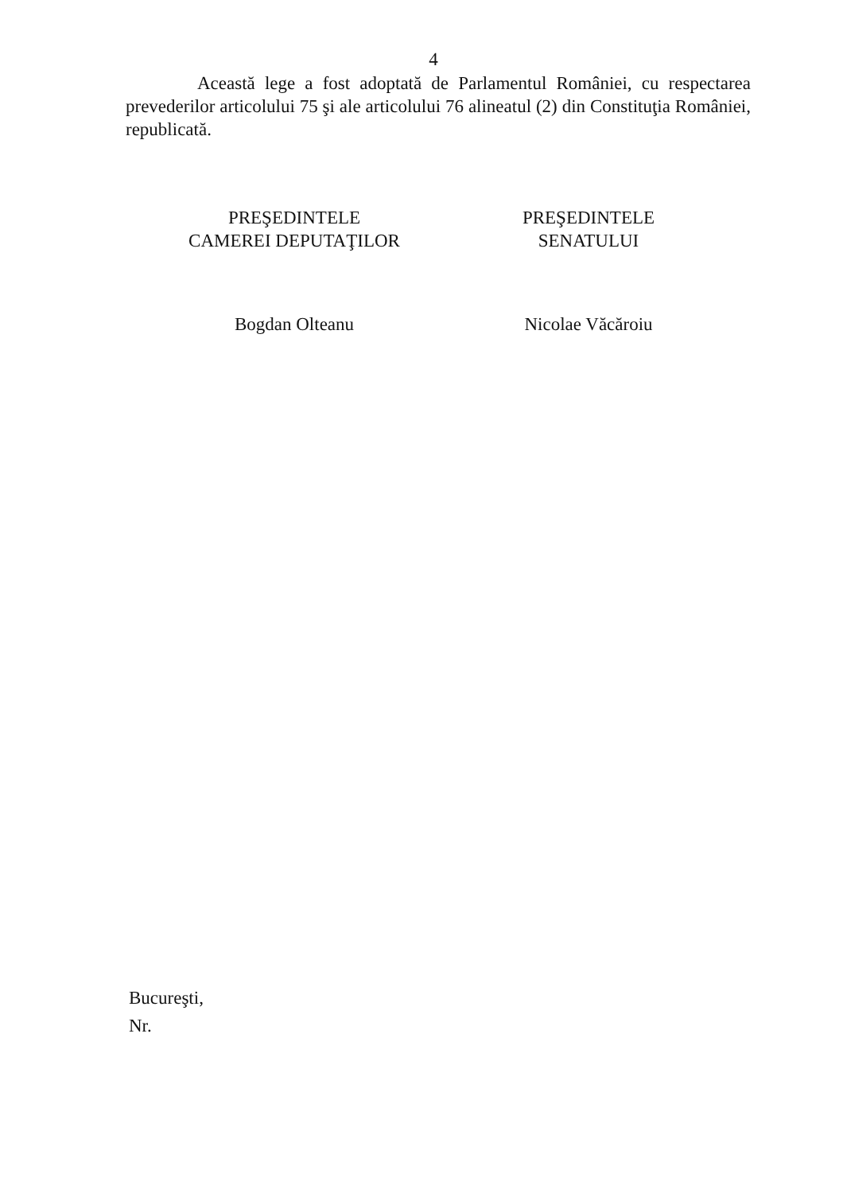4
Această lege a fost adoptată de Parlamentul României, cu respectarea prevederilor articolului 75 şi ale articolului 76 alineatul (2) din Constituţia României, republicată.
PREŞEDINTELE
CAMEREI DEPUTAŢILOR
Bogdan Olteanu
PREŞEDINTELE
SENATULUI
Nicolae Văcăroiu
Bucureşti,
Nr.